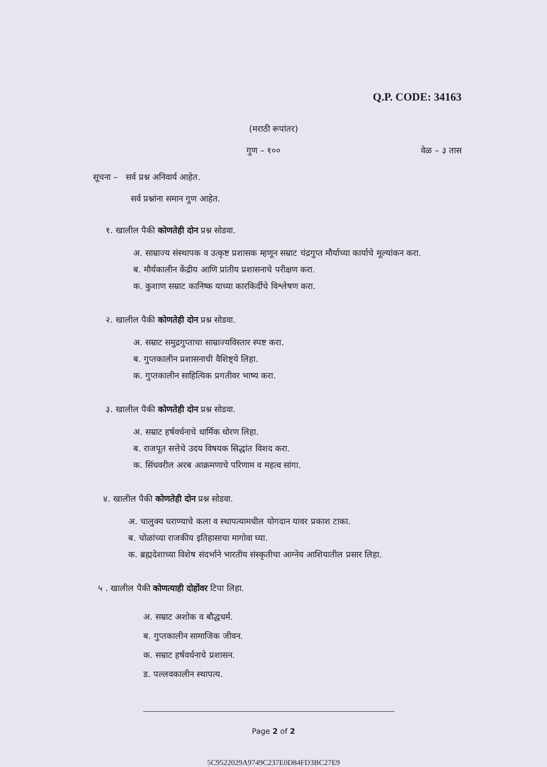Q.P. CODE: 34163
(मराठी रूपांतर)
गुण – १०० वेळ – ३ तास
सूचना – सर्व प्रश्न अनिवार्य आहेत.
सर्व प्रश्नांना समान गुण आहेत.
१. खालील पैकी कोणतेही दोन प्रश्न सोडवा.
अ. साम्राज्य संस्थापक व उत्कृष्ट प्रशासक म्हणून सम्राट चंद्रगुप्त मौर्याच्या कार्याचे मूल्यांकन करा.
ब. मौर्यकालीन केंद्रीय आणि प्रांतीय प्रशासनाचे परीक्षण करा.
क. कुशाण सम्राट कानिष्क याच्या कारकिर्दीचे विश्लेषण करा.
२. खालील पैकी कोणतेही दोन प्रश्न सोडवा.
अ. सम्राट समुद्रगुप्ताचा साम्राज्यविस्तार स्पष्ट करा.
ब. गुप्तकालीन प्रशासनाची वैशिष्ट्ये लिहा.
क. गुप्तकालीन साहित्यिक प्रगतीवर भाष्य करा.
३. खालील पैकी कोणतेही दोन प्रश्न सोडवा.
अ. सम्राट हर्षवर्धनाचे धार्मिक धोरण लिहा.
ब. राजपूत सत्तेचे उदय विषयक सिद्धांत विशद करा.
क. सिंधवरील अरब आक्रमणाचे परिणाम व महत्व सांगा.
४. खालील पैकी कोणतेही दोन प्रश्न सोडवा.
अ. चालुक्य घराण्याचे कला व स्थापत्यामधील योगदान यावर प्रकाश टाका.
ब. चोळांच्या राजकीय इतिहासाचा मागोवा घ्या.
क. ब्रह्मदेशाच्या विशेष संदर्भाने भारतीय संस्कृतीचा आग्नेय आशियातील प्रसार लिहा.
५ . खालील पैकी कोणत्याही दोहोंवर टिपा लिहा.
अ. सम्राट अशोक व बौद्धधर्म.
ब. गुप्तकालीन सामाजिक जीवन.
क. सम्राट हर्षवर्धनाचे प्रशासन.
ड. पल्लवकालीन स्थापत्य.
Page 2 of 2
5C9522029A9749C237E0D84FD3BC27E9